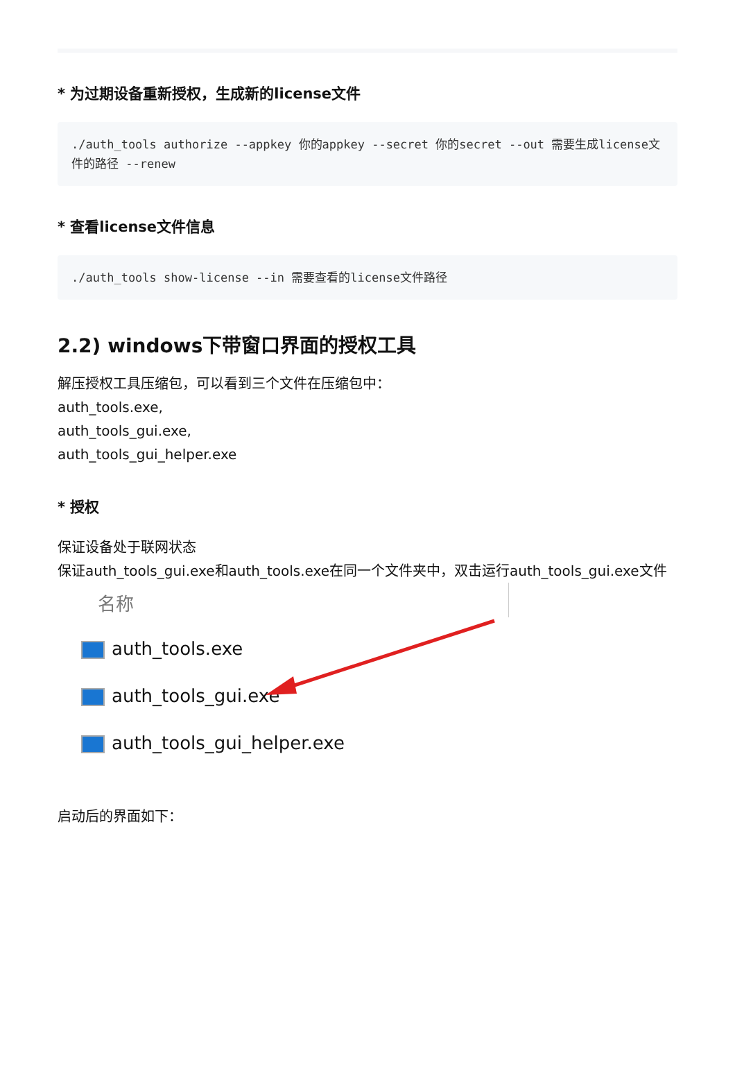* 为过期设备重新授权，生成新的license文件
./auth_tools authorize --appkey 你的appkey --secret 你的secret --out 需要生成license文件的路径 --renew
* 查看license文件信息
./auth_tools show-license --in 需要查看的license文件路径
2.2) windows下带窗口界面的授权工具
解压授权工具压缩包，可以看到三个文件在压缩包中：
auth_tools.exe,
auth_tools_gui.exe,
auth_tools_gui_helper.exe
* 授权
保证设备处于联网状态
保证auth_tools_gui.exe和auth_tools.exe在同一个文件夹中，双击运行auth_tools_gui.exe文件
名称
auth_tools.exe
auth_tools_gui.exe
auth_tools_gui_helper.exe
启动后的界面如下：